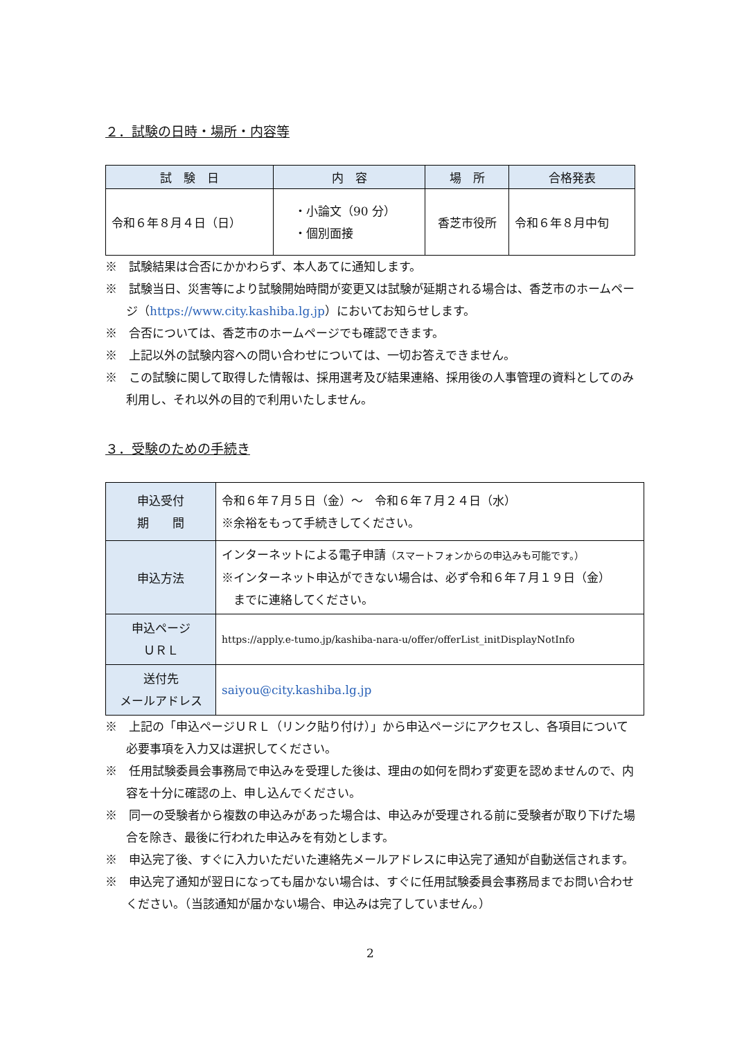２．試験の日時・場所・内容等
| 試 験 日 | 内 容 | 場 所 | 合格発表 |
| --- | --- | --- | --- |
| 令和６年８月４日（日） | ・小論文（90 分） ・個別面接 | 香芝市役所 | 令和６年８月中旬 |
※　試験結果は合否にかかわらず、本人あてに通知します。
※　試験当日、災害等により試験開始時間が変更又は試験が延期される場合は、香芝市のホームページ（https://www.city.kashiba.lg.jp）においてお知らせします。
※　合否については、香芝市のホームページでも確認できます。
※　上記以外の試験内容への問い合わせについては、一切お答えできません。
※　この試験に関して取得した情報は、採用選考及び結果連絡、採用後の人事管理の資料としてのみ利用し、それ以外の目的で利用いたしません。
３．受験のための手続き
| 申込受付 期 間 | 令和６年７月５日（金）～ 令和６年７月２４日（水） ※余裕をもって手続きしてください。 |
| 申込方法 | インターネットによる電子申請 （スマートフォンからの申込みも可能です。） ※インターネット申込ができない場合は、必ず令和６年７月１９日（金） までに連絡してください。 |
| 申込ページ ＵＲＬ | https://apply.e-tumo.jp/kashiba-nara-u/offer/offerList_initDisplayNotInfo |
| 送付先 メールアドレス | saiyou@city.kashiba.lg.jp |
※　上記の「申込ページＵＲＬ（リンク貼り付け）」から申込ページにアクセスし、各項目について必要事項を入力又は選択してください。
※　任用試験委員会事務局で申込みを受理した後は、理由の如何を問わず変更を認めませんので、内容を十分に確認の上、申し込んでください。
※　同一の受験者から複数の申込みがあった場合は、申込みが受理される前に受験者が取り下げた場合を除き、最後に行われた申込みを有効とします。
※　申込完了後、すぐに入力いただいた連絡先メールアドレスに申込完了通知が自動送信されます。
※　申込完了通知が翌日になっても届かない場合は、すぐに任用試験委員会事務局までお問い合わせください。（当該通知が届かない場合、申込みは完了していません。）
2